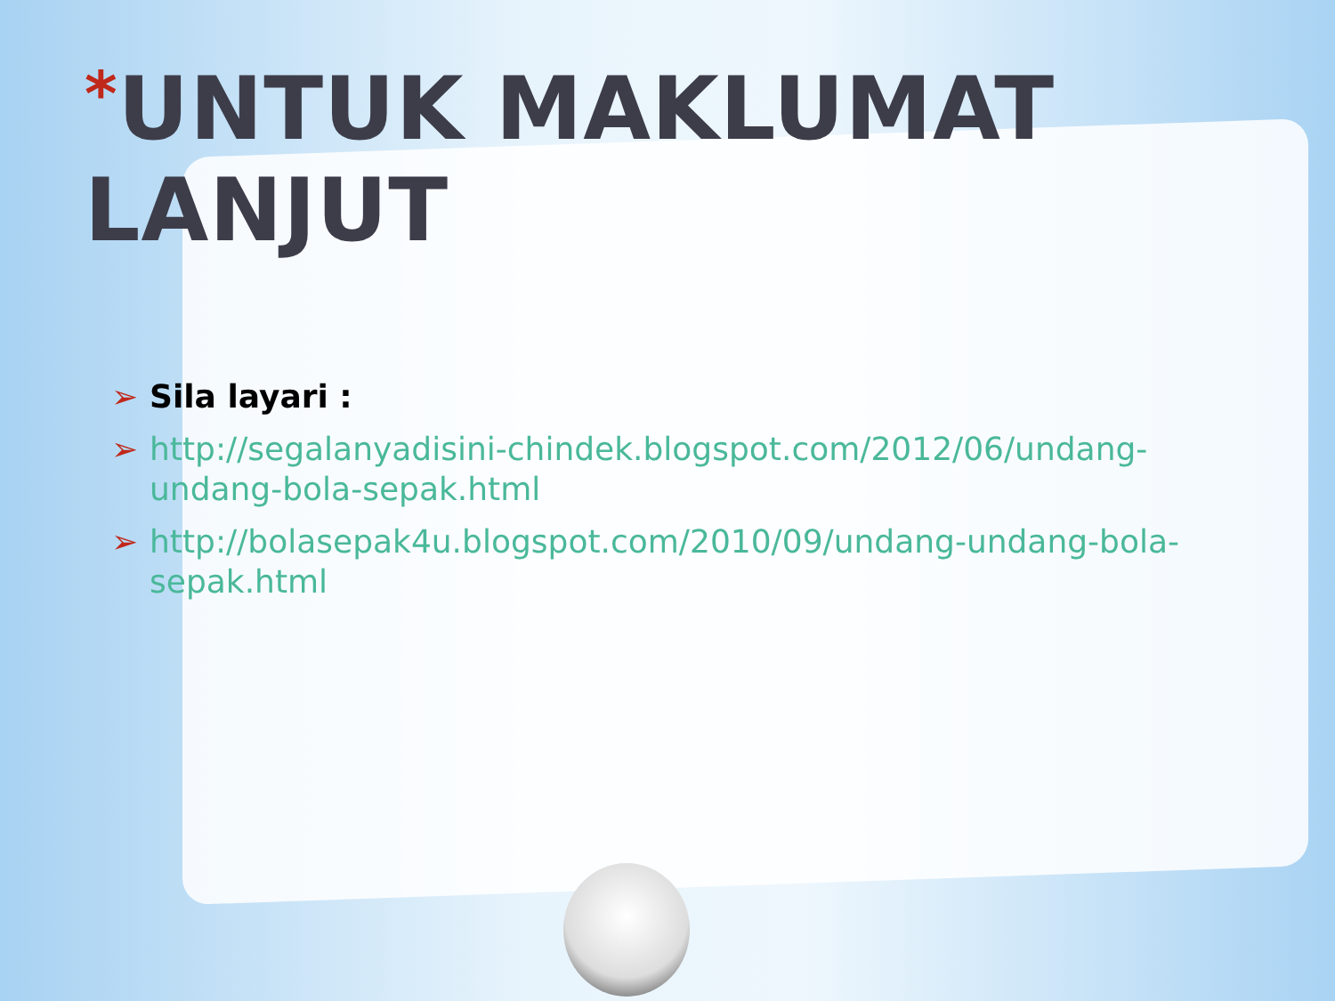*UNTUK MAKLUMAT LANJUT
➢ Sila layari :
➢ http://segalanyadisini-chindek.blogspot.com/2012/06/undang-undang-bola-sepak.html
➢ http://bolasepak4u.blogspot.com/2010/09/undang-undang-bola-sepak.html